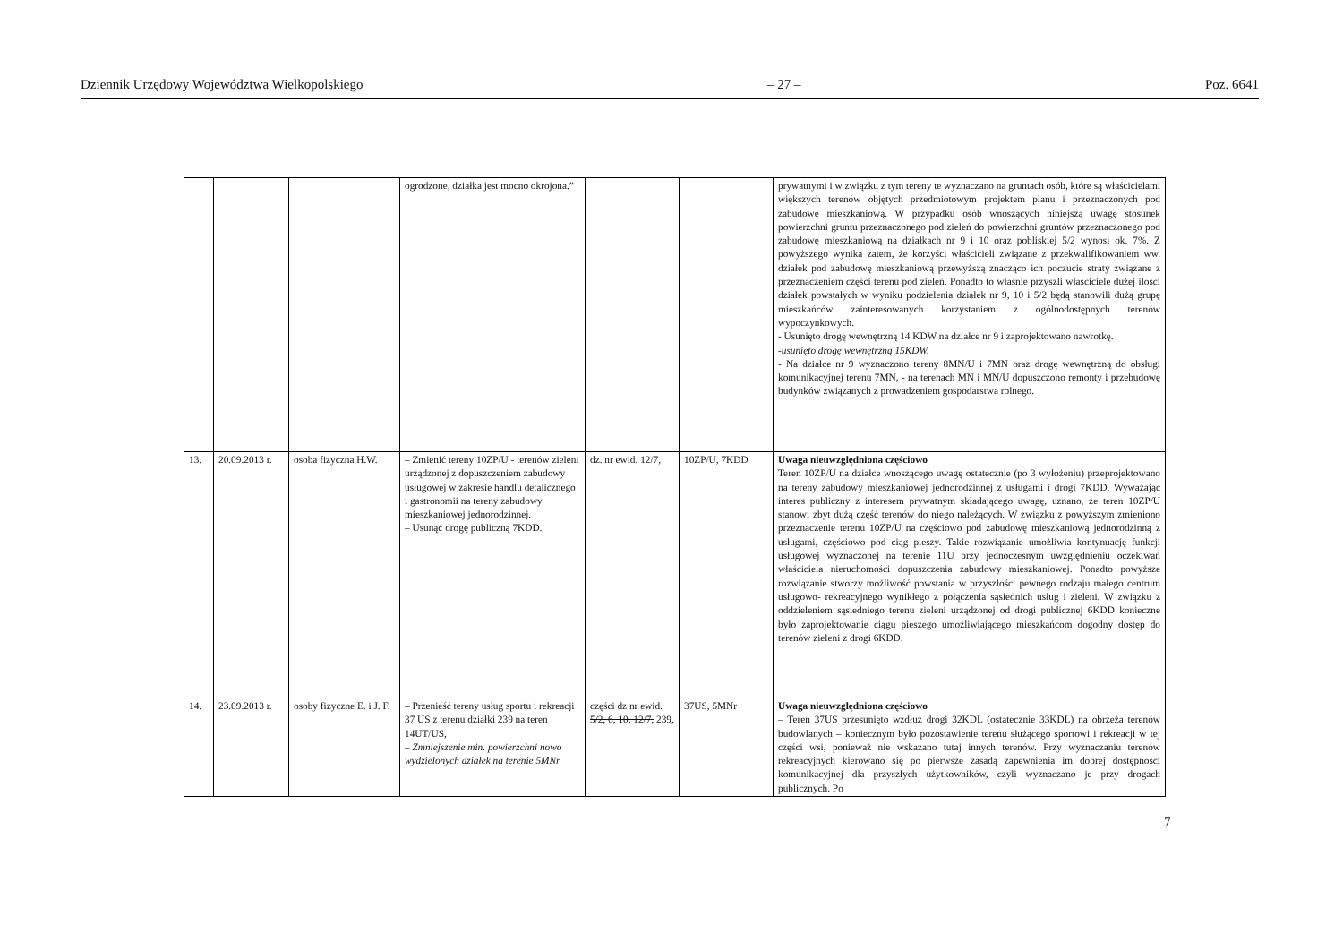Dziennik Urzędowy Województwa Wielkopolskiego – 27 – Poz. 6641
| | | | ogrodzone, działka jest mocno okrojona.” | | | prywatnymi i w związku z tym tereny te wyznaczano na gruntach osób, które są właścicielami większych terenów objętych przedmiotowym projektem planu i przeznaczonych pod zabudowę mieszkaniową. W przypadku osób wnoszących niniejszą uwagę stosunek powierzchni gruntu przeznaczonego pod zieleń do powierzchni gruntów przeznaczonego pod zabudowę mieszkaniową na działkach nr 9 i 10 oraz pobliskiej 5/2 wynosi ok. 7%. Z powyższego wynika zatem, że korzyści właścicieli związane z przekwalifikowaniem ww. działek pod zabudowę mieszkaniową przewyższą znacząco ich poczucie straty związane z przeznaczeniem części terenu pod zieleń. Ponadto to właśnie przyszli właściciele dużej ilości działek powstałych w wyniku podzielenia działek nr 9, 10 i 5/2 będą stanowili dużą grupę mieszkańców zainteresowanych korzystaniem z ogólnodostępnych terenów wypoczynkowych. - Usunięto drogę wewnętrzną 14 KDW na działce nr 9 i zaprojektowano nawrotkę. -usunięto drogę wewnętrzną 15KDW, - Na działce nr 9 wyznaczono tereny 8MN/U i 7MN oraz drogę wewnętrzną do obsługi komunikacyjnej terenu 7MN, - na terenach MN i MN/U dopuszczono remonty i przebudowę budynków związanych z prowadzeniem gospodarstwa rolnego. |
| 13. | 20.09.2013 r. | osoba fizyczna H.W. | – Zmienić tereny 10ZP/U - terenów zieleni urządzonej z dopuszczeniem zabudowy usługowej w zakresie handlu detalicznego i gastronomii na tereny zabudowy mieszkaniowej jednorodzinnej. – Usunąć drogę publiczną 7KDD. | dz. nr ewid. 12/7, | 10ZP/U, 7KDD | Uwaga nieuwzględniona częściowo Teren 10ZP/U na działce wnoszącego uwagę ostatecznie (po 3 wyłożeniu) przeprojektowano na tereny zabudowy mieszkaniowej jednorodzinnej z usługami i drogi 7KDD. Wyważając interes publiczny z interesem prywatnym składającego uwagę, uznano, że teren 10ZP/U stanowi zbyt dużą część terenów do niego należących. W związku z powyższym zmieniono przeznaczenie terenu 10ZP/U na częściowo pod zabudowę mieszkaniową jednorodzinną z usługami, częściowo pod ciąg pieszy. Takie rozwiązanie umożliwia kontynuację funkcji usługowej wyznaczonej na terenie 11U przy jednoczesnym uwzględnieniu oczekiwań właściciela nieruchomości dopuszczenia zabudowy mieszkaniowej. Ponadto powyższe rozwiązanie stworzy możliwość powstania w przyszłości pewnego rodzaju małego centrum usługowo- rekreacyjnego wynikłego z połączenia sąsiednich usług i zieleni. W związku z oddzieleniem sąsiedniego terenu zieleni urządzonej od drogi publicznej 6KDD konieczne było zaprojektowanie ciągu pieszego umożliwiającego mieszkańcom dogodny dostęp do terenów zieleni z drogi 6KDD. |
| 14. | 23.09.2013 r. | osoby fizyczne E. i J. F. | – Przenieść tereny usług sportu i rekreacji 37 US z terenu działki 239 na teren 14UT/US, – Zmniejszenie min. powierzchni nowo wydzielonych działek na terenie 5MNr | części dz nr ewid. 5/2, 6, 10, 12/7, 239, | 37US, 5MNr | Uwaga nieuwzględniona częściowo – Teren 37US przesunięto wzdłuż drogi 32KDL (ostatecznie 33KDL) na obrzeża terenów budowlanych – koniecznym było pozostawienie terenu służącego sportowi i rekreacji w tej części wsi, ponieważ nie wskazano tutaj innych terenów. Przy wyznaczaniu terenów rekreacyjnych kierowano się po pierwsze zasadą zapewnienia im dobrej dostępności komunikacyjnej dla przyszłych użytkowników, czyli wyznaczano je przy drogach publicznych. Po |
7